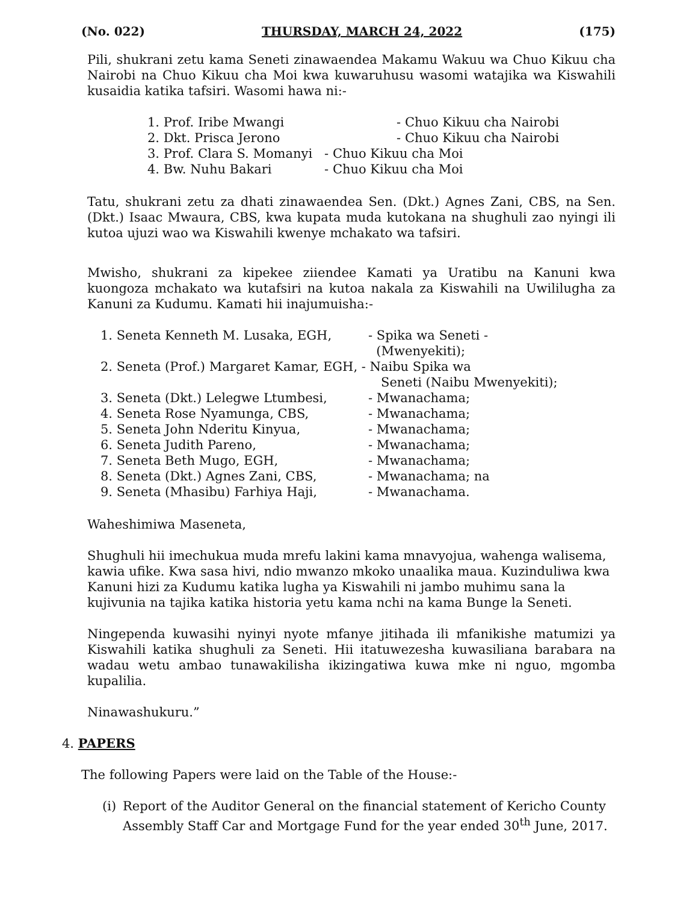(No. 022) THURSDAY, MARCH 24, 2022 (175)
Pili, shukrani zetu kama Seneti zinawaendea Makamu Wakuu wa Chuo Kikuu cha Nairobi na Chuo Kikuu cha Moi kwa kuwaruhusu wasomi watajika wa Kiswahili kusaidia katika tafsiri. Wasomi hawa ni:-
| 1. Prof. Iribe Mwangi | - Chuo Kikuu cha Nairobi |
| 2. Dkt. Prisca Jerono | - Chuo Kikuu cha Nairobi |
| 3. Prof. Clara S. Momanyi | - Chuo Kikuu cha Moi |
| 4. Bw. Nuhu Bakari | - Chuo Kikuu cha Moi |
Tatu, shukrani zetu za dhati zinawaendea Sen. (Dkt.) Agnes Zani, CBS, na Sen. (Dkt.) Isaac Mwaura, CBS, kwa kupata muda kutokana na shughuli zao nyingi ili kutoa ujuzi wao wa Kiswahili kwenye mchakato wa tafsiri.
Mwisho, shukrani za kipekee ziiendee Kamati ya Uratibu na Kanuni kwa kuongoza mchakato wa kutafsiri na kutoa nakala za Kiswahili na Uwililugha za Kanuni za Kudumu. Kamati hii inajumuisha:-
| 1. Seneta Kenneth M. Lusaka, EGH, | - Spika wa Seneti - (Mwenyekiti); |
| 2. Seneta (Prof.) Margaret Kamar, EGH, - Naibu Spika wa Seneti (Naibu Mwenyekiti); | |
| 3. Seneta (Dkt.) Lelegwe Ltumbesi, | - Mwanachama; |
| 4. Seneta Rose Nyamunga, CBS, | - Mwanachama; |
| 5. Seneta John Nderitu Kinyua, | - Mwanachama; |
| 6. Seneta Judith Pareno, | - Mwanachama; |
| 7. Seneta Beth Mugo, EGH, | - Mwanachama; |
| 8. Seneta (Dkt.) Agnes Zani, CBS, | - Mwanachama; na |
| 9. Seneta (Mhasibu) Farhiya Haji, | - Mwanachama. |
Waheshimiwa Maseneta,
Shughuli hii imechukua muda mrefu lakini kama mnavyojua, wahenga walisema, kawia ufike. Kwa sasa hivi, ndio mwanzo mkoko unaalika maua. Kuzinduliwa kwa Kanuni hizi za Kudumu katika lugha ya Kiswahili ni jambo muhimu sana la kujivunia na tajika katika historia yetu kama nchi na kama Bunge la Seneti.
Ningependa kuwasihi nyinyi nyote mfanye jitihada ili mfanikishe matumizi ya Kiswahili katika shughuli za Seneti. Hii itatuwezesha kuwasiliana barabara na wadau wetu ambao tunawakilisha ikizingatiwa kuwa mke ni nguo, mgomba kupalilia.
Ninawashukuru.”
4. PAPERS
The following Papers were laid on the Table of the House:-
(i) Report of the Auditor General on the financial statement of Kericho County Assembly Staff Car and Mortgage Fund for the year ended 30<sup>th</sup> June, 2017.